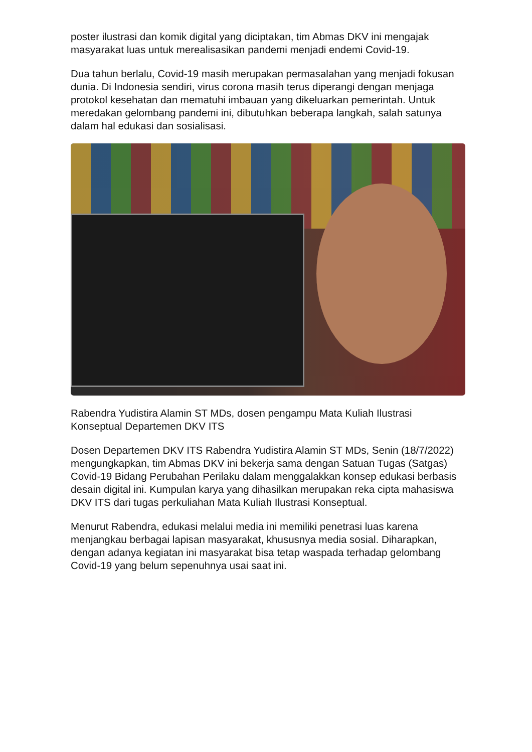poster ilustrasi dan komik digital yang diciptakan, tim Abmas DKV ini mengajak masyarakat luas untuk merealisasikan pandemi menjadi endemi Covid-19.
Dua tahun berlalu, Covid-19 masih merupakan permasalahan yang menjadi fokusan dunia. Di Indonesia sendiri, virus corona masih terus diperangi dengan menjaga protokol kesehatan dan mematuhi imbauan yang dikeluarkan pemerintah. Untuk meredakan gelombang pandemi ini, dibutuhkan beberapa langkah, salah satunya dalam hal edukasi dan sosialisasi.
Rabendra Yudistira Alamin ST MDs, dosen pengampu Mata Kuliah Ilustrasi Konseptual Departemen DKV ITS
Dosen Departemen DKV ITS Rabendra Yudistira Alamin ST MDs, Senin (18/7/2022) mengungkapkan, tim Abmas DKV ini bekerja sama dengan Satuan Tugas (Satgas) Covid-19 Bidang Perubahan Perilaku dalam menggalakkan konsep edukasi berbasis desain digital ini. Kumpulan karya yang dihasilkan merupakan reka cipta mahasiswa DKV ITS dari tugas perkuliahan Mata Kuliah Ilustrasi Konseptual.
Menurut Rabendra, edukasi melalui media ini memiliki penetrasi luas karena menjangkau berbagai lapisan masyarakat, khususnya media sosial. Diharapkan, dengan adanya kegiatan ini masyarakat bisa tetap waspada terhadap gelombang Covid-19 yang belum sepenuhnya usai saat ini.